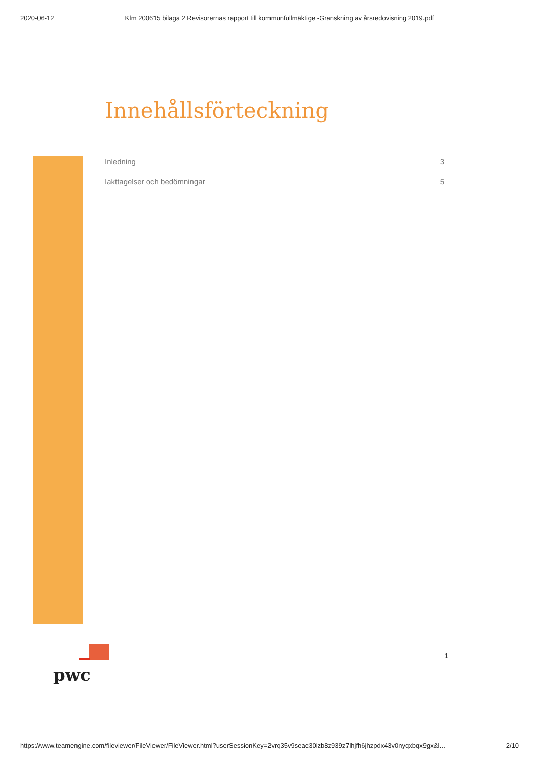2020-06-12 Kfm 200615 bilaga 2 Revisorernas rapport till kommunfullmäktige -Granskning av årsredovisning 2019.pdf
Innehållsförteckning
Inledning 3
Iakttagelser och bedömningar 5
pwc
1
https://www.teamengine.com/fileviewer/FileViewer/FileViewer.html?userSessionKey=2vrq35v9seac30izb8z939z7lhjfh6jhzpdx43v0nyqxbqx9gx&l… 2/10